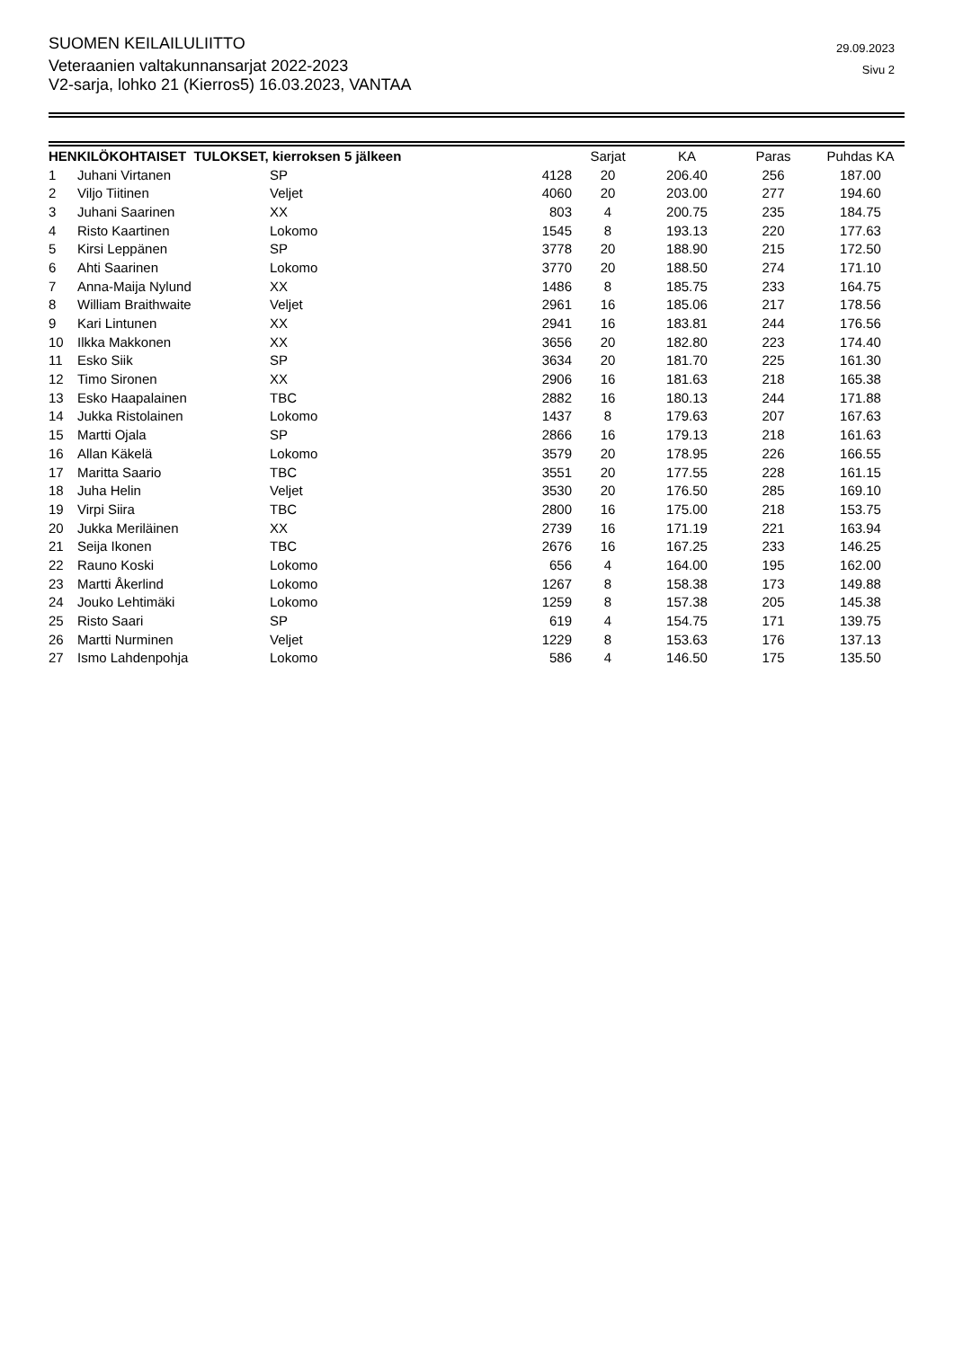SUOMEN KEILAILULIITTO
Veteraanien valtakunnansarjat 2022-2023
V2-sarja, lohko 21 (Kierros5) 16.03.2023, VANTAA
29.09.2023
Sivu 2
| HENKILÖKOHTAISET TULOKSET, kierroksen 5 jälkeen | | | | Sarjat | KA | Paras | Puhdas KA |
| --- | --- | --- | --- | --- | --- | --- | --- |
| 1 | Juhani Virtanen | SP | 4128 | 20 | 206.40 | 256 | 187.00 |
| 2 | Viljo Tiitinen | Veljet | 4060 | 20 | 203.00 | 277 | 194.60 |
| 3 | Juhani Saarinen | XX | 803 | 4 | 200.75 | 235 | 184.75 |
| 4 | Risto Kaartinen | Lokomo | 1545 | 8 | 193.13 | 220 | 177.63 |
| 5 | Kirsi Leppänen | SP | 3778 | 20 | 188.90 | 215 | 172.50 |
| 6 | Ahti Saarinen | Lokomo | 3770 | 20 | 188.50 | 274 | 171.10 |
| 7 | Anna-Maija Nylund | XX | 1486 | 8 | 185.75 | 233 | 164.75 |
| 8 | William Braithwaite | Veljet | 2961 | 16 | 185.06 | 217 | 178.56 |
| 9 | Kari Lintunen | XX | 2941 | 16 | 183.81 | 244 | 176.56 |
| 10 | Ilkka Makkonen | XX | 3656 | 20 | 182.80 | 223 | 174.40 |
| 11 | Esko Siik | SP | 3634 | 20 | 181.70 | 225 | 161.30 |
| 12 | Timo Sironen | XX | 2906 | 16 | 181.63 | 218 | 165.38 |
| 13 | Esko Haapalainen | TBC | 2882 | 16 | 180.13 | 244 | 171.88 |
| 14 | Jukka Ristolainen | Lokomo | 1437 | 8 | 179.63 | 207 | 167.63 |
| 15 | Martti Ojala | SP | 2866 | 16 | 179.13 | 218 | 161.63 |
| 16 | Allan Käkelä | Lokomo | 3579 | 20 | 178.95 | 226 | 166.55 |
| 17 | Maritta Saario | TBC | 3551 | 20 | 177.55 | 228 | 161.15 |
| 18 | Juha Helin | Veljet | 3530 | 20 | 176.50 | 285 | 169.10 |
| 19 | Virpi Siira | TBC | 2800 | 16 | 175.00 | 218 | 153.75 |
| 20 | Jukka Meriläinen | XX | 2739 | 16 | 171.19 | 221 | 163.94 |
| 21 | Seija Ikonen | TBC | 2676 | 16 | 167.25 | 233 | 146.25 |
| 22 | Rauno Koski | Lokomo | 656 | 4 | 164.00 | 195 | 162.00 |
| 23 | Martti Åkerlind | Lokomo | 1267 | 8 | 158.38 | 173 | 149.88 |
| 24 | Jouko Lehtimäki | Lokomo | 1259 | 8 | 157.38 | 205 | 145.38 |
| 25 | Risto Saari | SP | 619 | 4 | 154.75 | 171 | 139.75 |
| 26 | Martti Nurminen | Veljet | 1229 | 8 | 153.63 | 176 | 137.13 |
| 27 | Ismo Lahdenpohja | Lokomo | 586 | 4 | 146.50 | 175 | 135.50 |